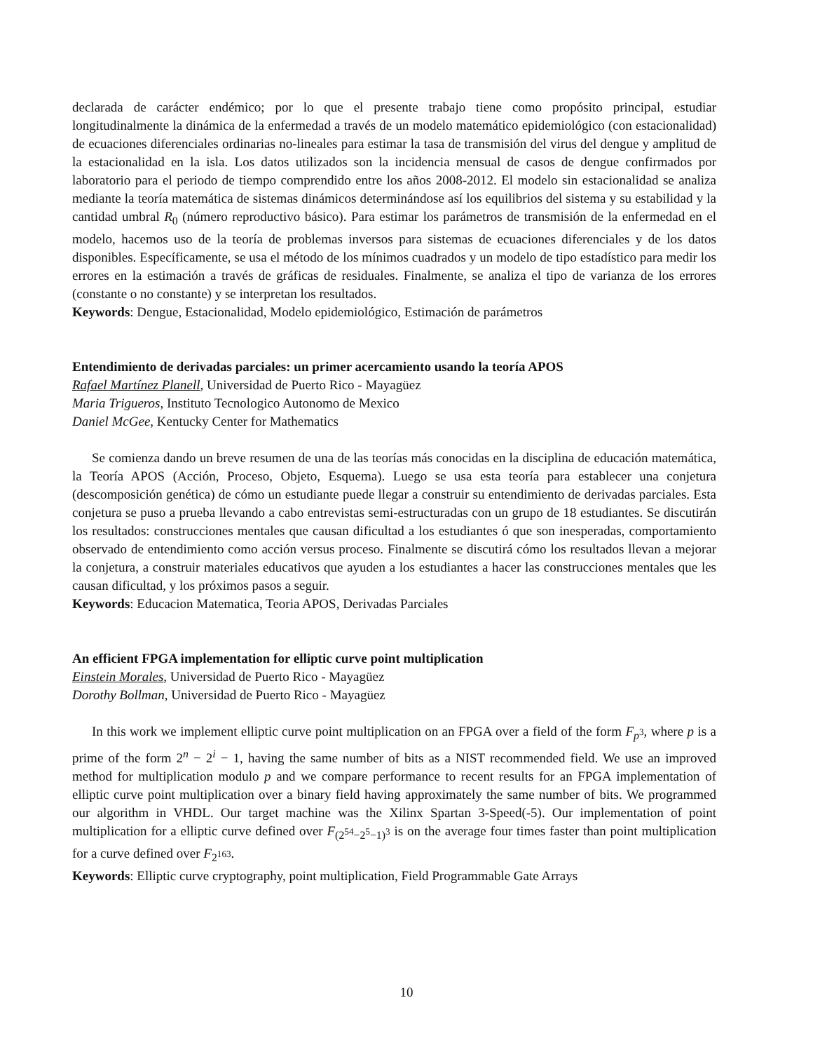declarada de carácter endémico; por lo que el presente trabajo tiene como propósito principal, estudiar longitudinalmente la dinámica de la enfermedad a través de un modelo matemático epidemiológico (con estacionalidad) de ecuaciones diferenciales ordinarias no-lineales para estimar la tasa de transmisión del virus del dengue y amplitud de la estacionalidad en la isla. Los datos utilizados son la incidencia mensual de casos de dengue confirmados por laboratorio para el periodo de tiempo comprendido entre los años 2008-2012. El modelo sin estacionalidad se analiza mediante la teoría matemática de sistemas dinámicos determinándose así los equilibrios del sistema y su estabilidad y la cantidad umbral R<sub>0</sub> (número reproductivo básico). Para estimar los parámetros de transmisión de la enfermedad en el modelo, hacemos uso de la teoría de problemas inversos para sistemas de ecuaciones diferenciales y de los datos disponibles. Específicamente, se usa el método de los mínimos cuadrados y un modelo de tipo estadístico para medir los errores en la estimación a través de gráficas de residuales. Finalmente, se analiza el tipo de varianza de los errores (constante o no constante) y se interpretan los resultados.
Keywords: Dengue, Estacionalidad, Modelo epidemiológico, Estimación de parámetros
Entendimiento de derivadas parciales: un primer acercamiento usando la teoría APOS
Rafael Martínez Planell, Universidad de Puerto Rico - Mayagüez
Maria Trigueros, Instituto Tecnologico Autonomo de Mexico
Daniel McGee, Kentucky Center for Mathematics
Se comienza dando un breve resumen de una de las teorías más conocidas en la disciplina de educación matemática, la Teoría APOS (Acción, Proceso, Objeto, Esquema). Luego se usa esta teoría para establecer una conjetura (descomposición genética) de cómo un estudiante puede llegar a construir su entendimiento de derivadas parciales. Esta conjetura se puso a prueba llevando a cabo entrevistas semi-estructuradas con un grupo de 18 estudiantes. Se discutirán los resultados: construcciones mentales que causan dificultad a los estudiantes ó que son inesperadas, comportamiento observado de entendimiento como acción versus proceso. Finalmente se discutirá cómo los resultados llevan a mejorar la conjetura, a construir materiales educativos que ayuden a los estudiantes a hacer las construcciones mentales que les causan dificultad, y los próximos pasos a seguir.
Keywords: Educacion Matematica, Teoria APOS, Derivadas Parciales
An efficient FPGA implementation for elliptic curve point multiplication
Einstein Morales, Universidad de Puerto Rico - Mayagüez
Dorothy Bollman, Universidad de Puerto Rico - Mayagüez
In this work we implement elliptic curve point multiplication on an FPGA over a field of the form F<sub>p<sup>3</sup></sub>, where p is a prime of the form 2<sup>n</sup> − 2<sup>i</sup> − 1, having the same number of bits as a NIST recommended field. We use an improved method for multiplication modulo p and we compare performance to recent results for an FPGA implementation of elliptic curve point multiplication over a binary field having approximately the same number of bits. We programmed our algorithm in VHDL. Our target machine was the Xilinx Spartan 3-Speed(-5). Our implementation of point multiplication for a elliptic curve defined over F<sub>(2<sup>54</sup>−2<sup>5</sup>−1)<sup>3</sup></sub> is on the average four times faster than point multiplication for a curve defined over F<sub>2<sup>163</sup></sub>.
Keywords: Elliptic curve cryptography, point multiplication, Field Programmable Gate Arrays
10